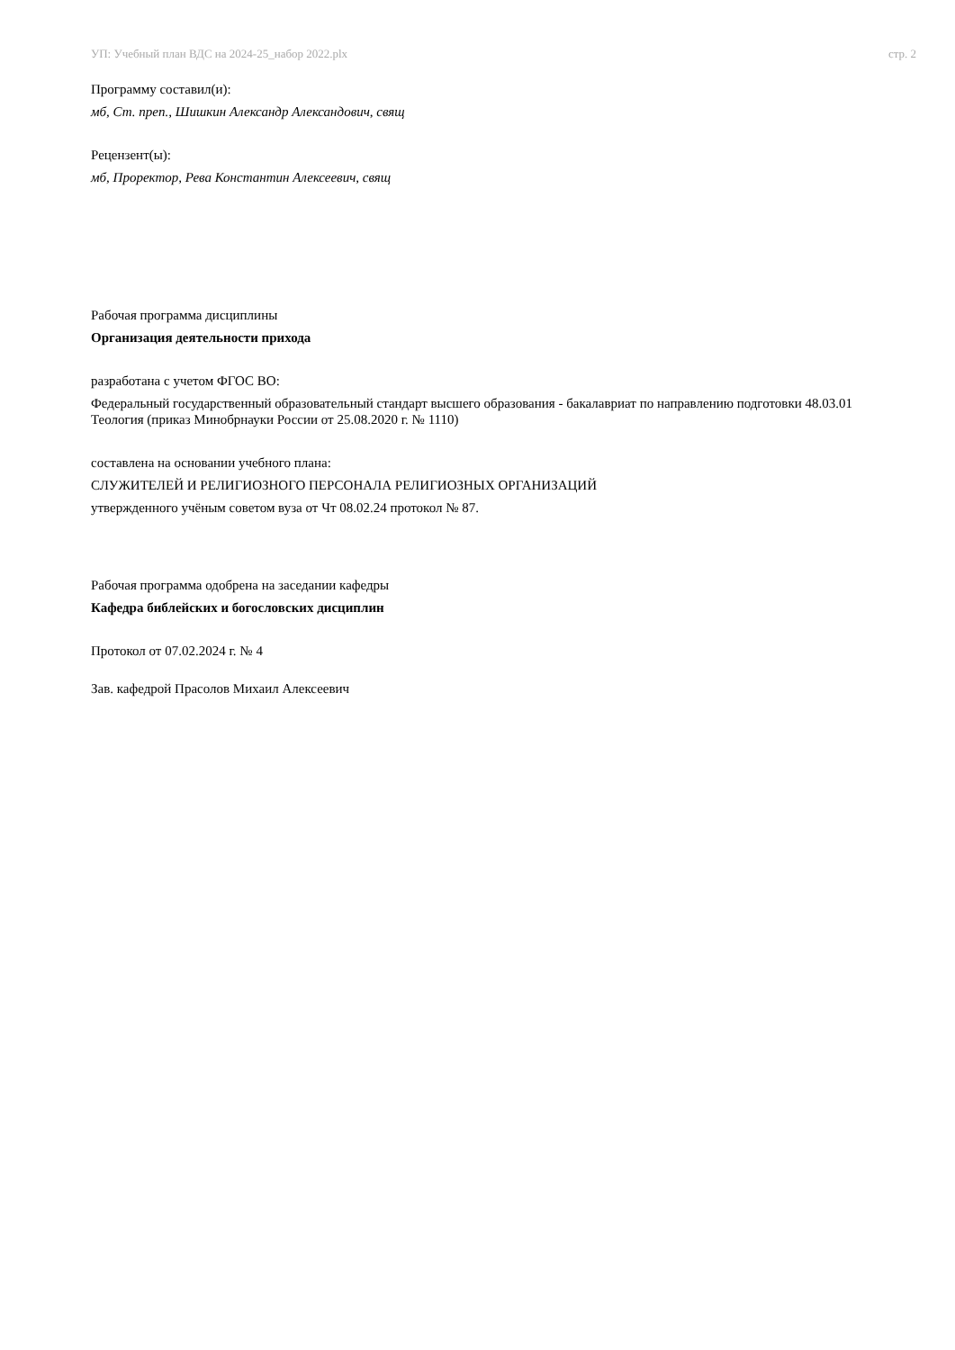УП: Учебный план ВДС на 2024-25_набор 2022.plx стр. 2
Программу составил(и):
мб, Ст. преп., Шишкин Александр Александович, свящ
Рецензент(ы):
мб, Проректор, Рева Константин Алексеевич, свящ
Рабочая программа дисциплины
Организация деятельности прихода
разработана с учетом ФГОС ВО:
Федеральный государственный образовательный стандарт высшего образования - бакалавриат по направлению подготовки 48.03.01 Теология (приказ Минобрнауки России от 25.08.2020 г. № 1110)
составлена на основании учебного плана:
СЛУЖИТЕЛЕЙ И РЕЛИГИОЗНОГО ПЕРСОНАЛА РЕЛИГИОЗНЫХ ОРГАНИЗАЦИЙ
утвержденного учёным советом вуза от Чт 08.02.24 протокол № 87.
Рабочая программа одобрена на заседании кафедры
Кафедра библейских и богословских дисциплин
Протокол от 07.02.2024 г. № 4
Зав. кафедрой Прасолов Михаил Алексеевич